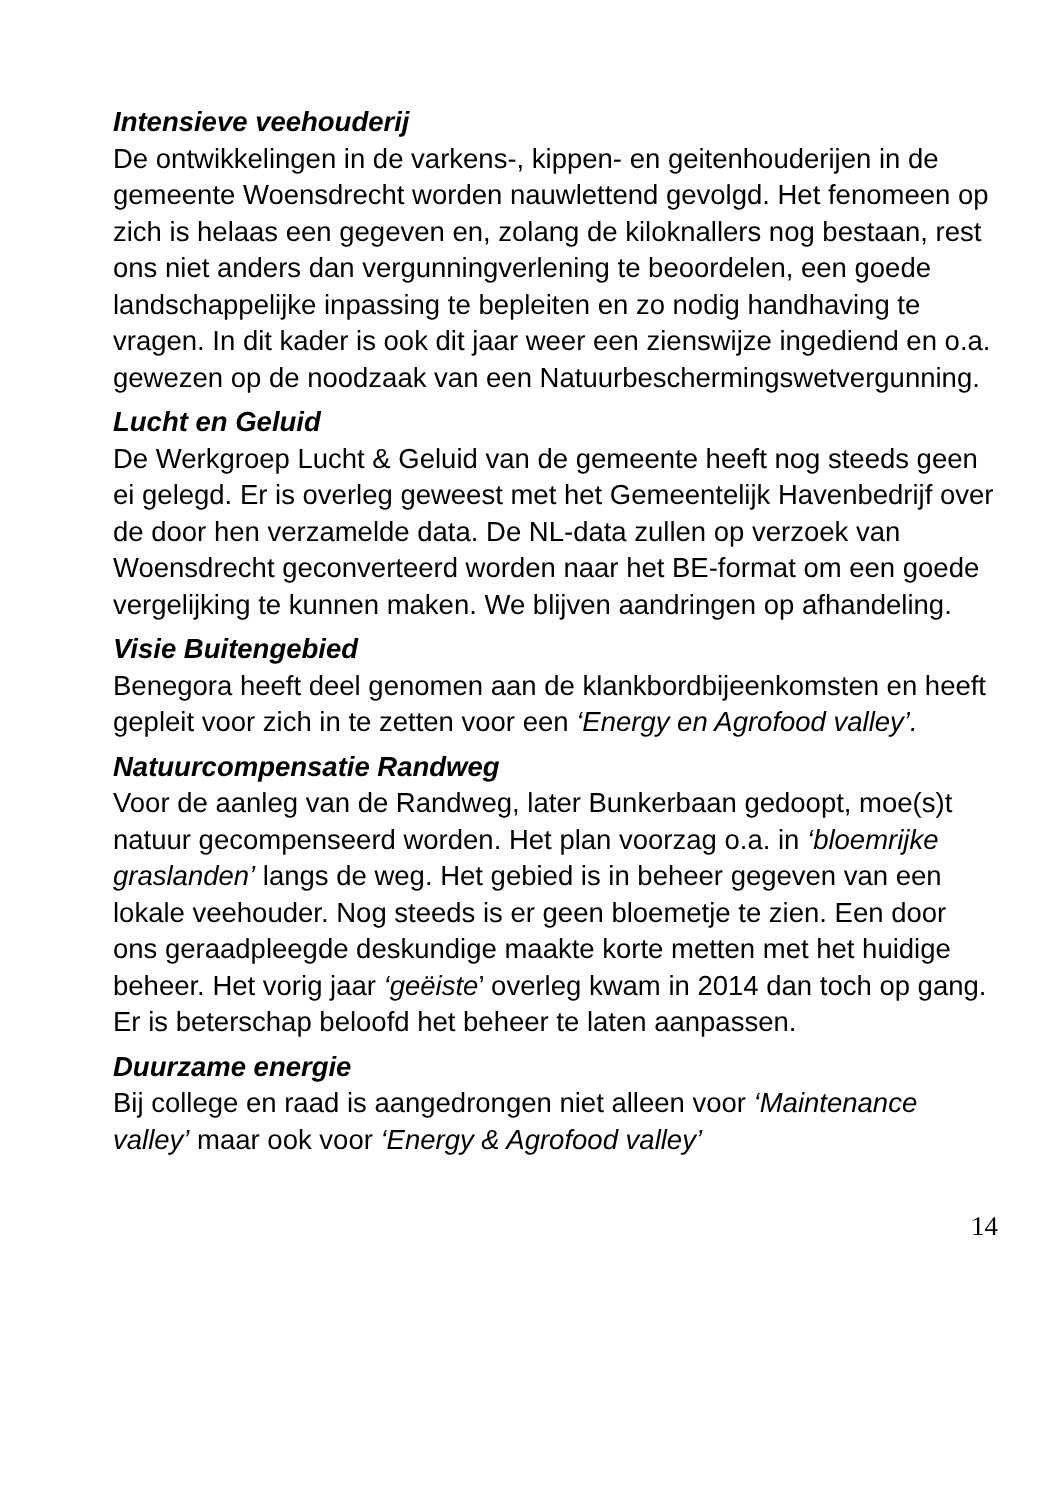Intensieve veehouderij
De ontwikkelingen in de varkens-, kippen- en geitenhouderijen in de gemeente Woensdrecht worden nauwlettend gevolgd. Het fenomeen op zich is helaas een gegeven en, zolang de kiloknallers nog bestaan, rest ons niet anders dan vergunningverlening te beoordelen, een goede landschappelijke inpassing te bepleiten en zo nodig handhaving te vragen. In dit kader is ook dit jaar weer een zienswijze ingediend en o.a. gewezen op de noodzaak van een Natuurbeschermingswetvergunning.
Lucht en Geluid
De Werkgroep Lucht & Geluid van de gemeente heeft nog steeds geen ei gelegd. Er is overleg geweest met het Gemeentelijk Havenbedrijf over de door hen verzamelde data. De NL-data zullen op verzoek van Woensdrecht geconverteerd worden naar het BE-format om een goede vergelijking te kunnen maken. We blijven aandringen op afhandeling.
Visie Buitengebied
Benegora heeft deel genomen aan de klankbordbijeenkomsten en heeft gepleit voor zich in te zetten voor een ‘Energy en Agrofood valley’.
Natuurcompensatie Randweg
Voor de aanleg van de Randweg, later Bunkerbaan gedoopt, moe(s)t natuur gecompenseerd worden. Het plan voorzag o.a. in ‘bloemrijke graslanden’ langs de weg. Het gebied is in beheer gegeven van een lokale veehouder. Nog steeds is er geen bloemetje te zien. Een door ons geraadpleegde deskundige maakte korte metten met het huidige beheer. Het vorig jaar ‘geëiste’ overleg kwam in 2014 dan toch op gang. Er is beterschap beloofd het beheer te laten aanpassen.
Duurzame energie
Bij college en raad is aangedrongen niet alleen voor ‘Maintenance valley’ maar ook voor ‘Energy & Agrofood valley’
14